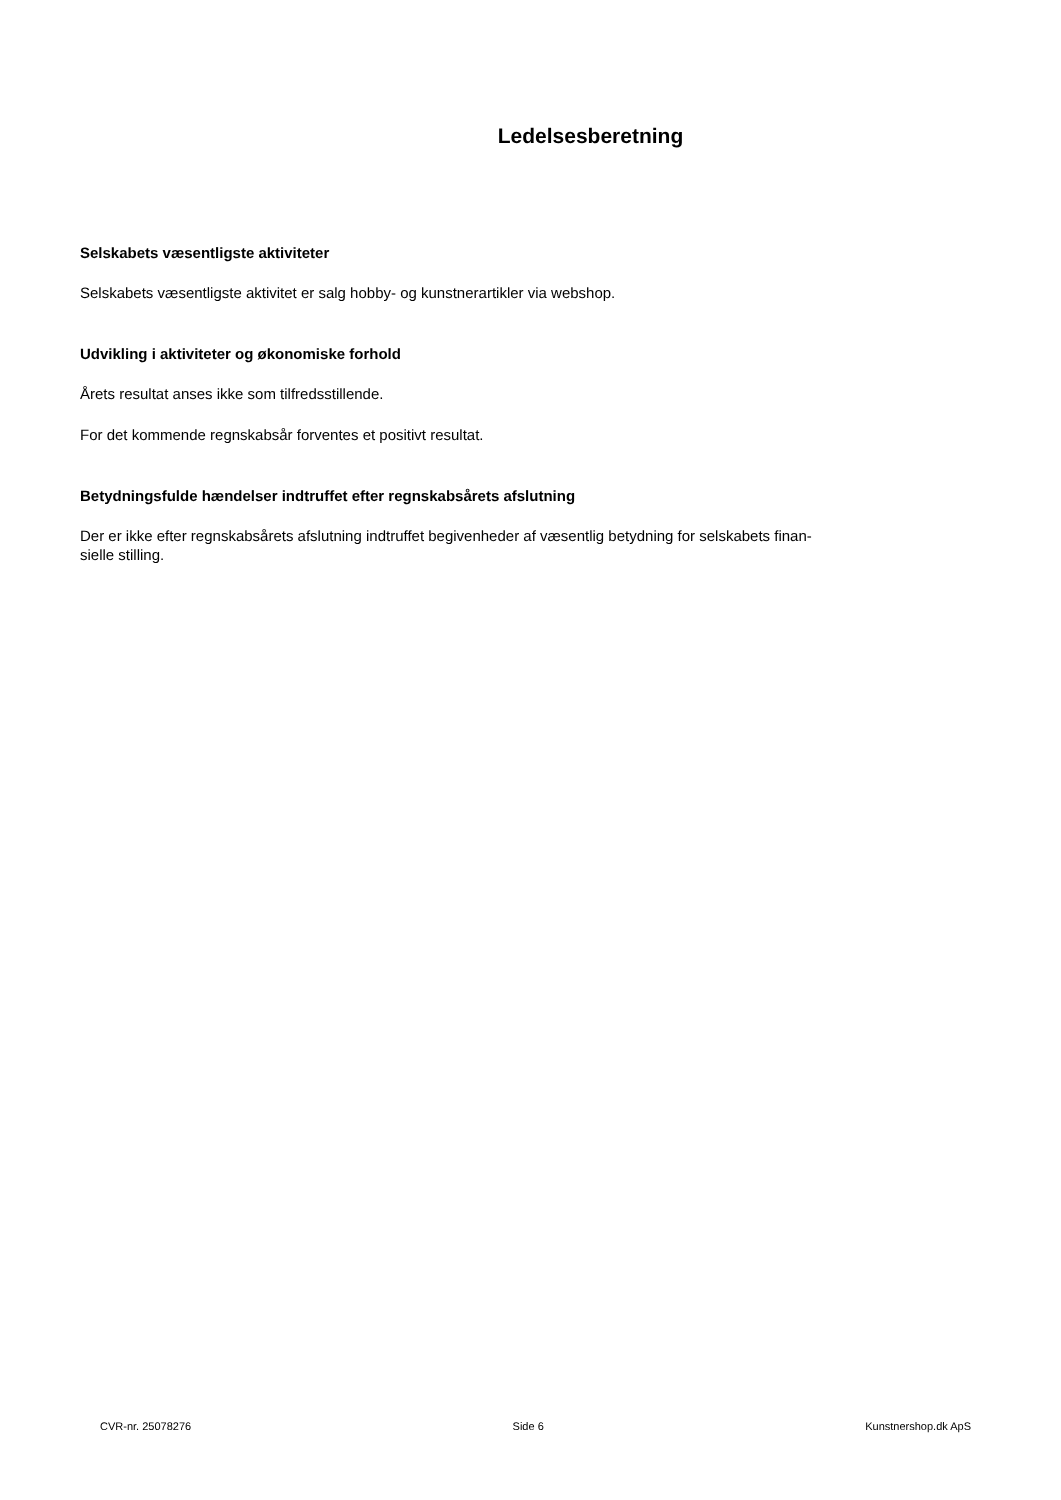Ledelsesberetning
Selskabets væsentligste aktiviteter
Selskabets væsentligste aktivitet er salg hobby- og kunstnerartikler via webshop.
Udvikling i aktiviteter og økonomiske forhold
Årets resultat anses ikke som tilfredsstillende.
For det kommende regnskabsår forventes et positivt resultat.
Betydningsfulde hændelser indtruffet efter regnskabsårets afslutning
Der er ikke efter regnskabsårets afslutning indtruffet begivenheder af væsentlig betydning for selskabets finan-
sielle stilling.
CVR-nr. 25078276 Side 6 Kunstnershop.dk ApS